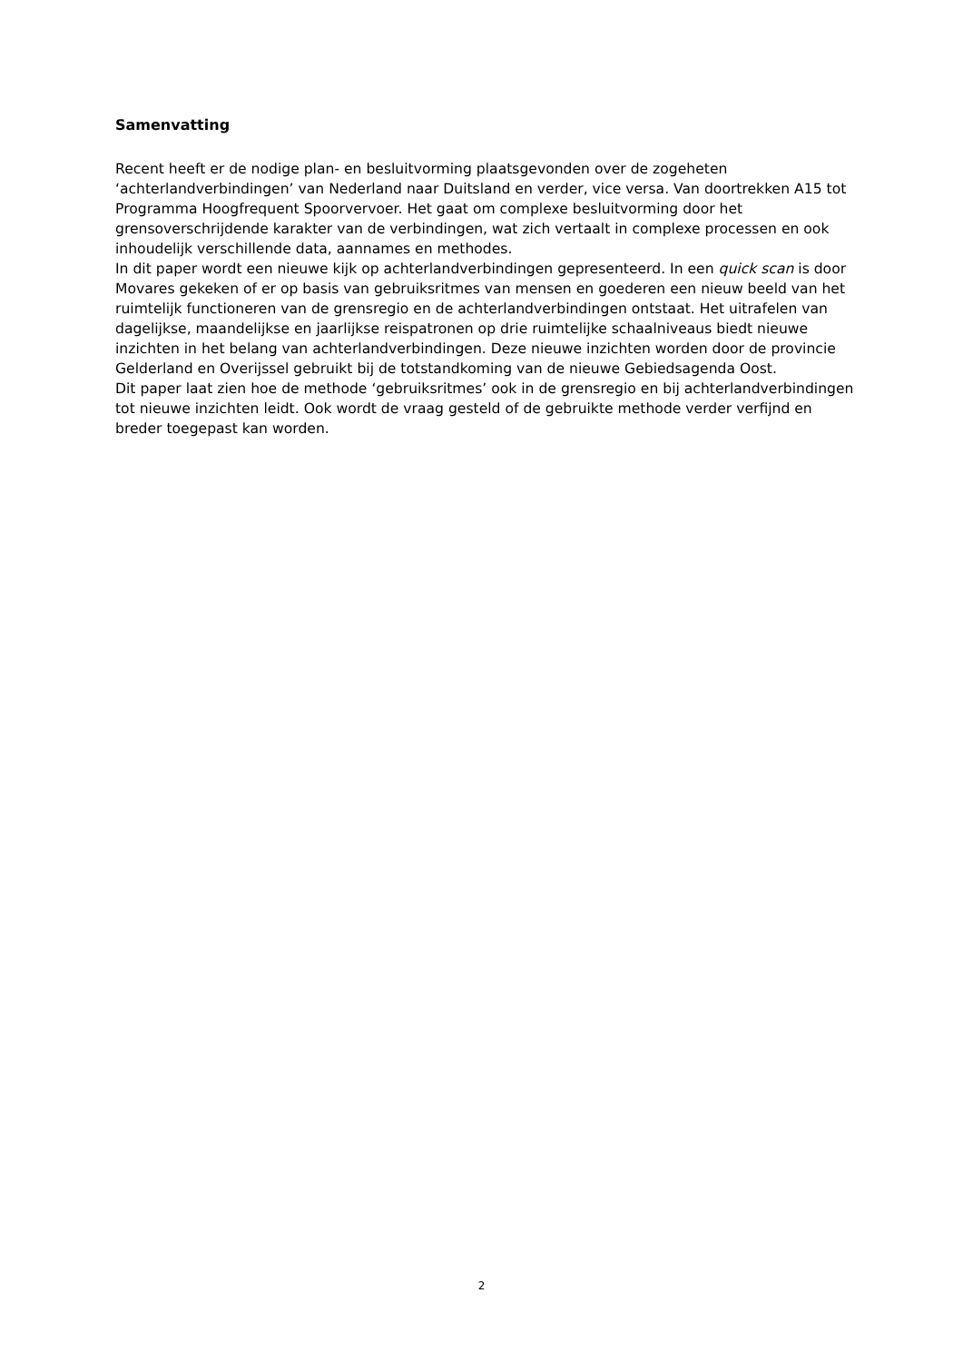Samenvatting
Recent heeft er de nodige plan- en besluitvorming plaatsgevonden over de zogeheten ‘achterlandverbindingen’ van Nederland naar Duitsland en verder, vice versa. Van doortrekken A15 tot Programma Hoogfrequent Spoorvervoer. Het gaat om complexe besluitvorming door het grensoverschrijdende karakter van de verbindingen, wat zich vertaalt in complexe processen en ook inhoudelijk verschillende data, aannames en methodes.
In dit paper wordt een nieuwe kijk op achterlandverbindingen gepresenteerd. In een quick scan is door Movares gekeken of er op basis van gebruiksritmes van mensen en goederen een nieuw beeld van het ruimtelijk functioneren van de grensregio en de achterlandverbindingen ontstaat. Het uitrafelen van dagelijkse, maandelijkse en jaarlijkse reispatronen op drie ruimtelijke schaalniveaus biedt nieuwe inzichten in het belang van achterlandverbindingen. Deze nieuwe inzichten worden door de provincie Gelderland en Overijssel gebruikt bij de totstandkoming van de nieuwe Gebiedsagenda Oost.
Dit paper laat zien hoe de methode ‘gebruiksritmes’ ook in de grensregio en bij achterlandverbindingen tot nieuwe inzichten leidt. Ook wordt de vraag gesteld of de gebruikte methode verder verfijnd en breder toegepast kan worden.
2